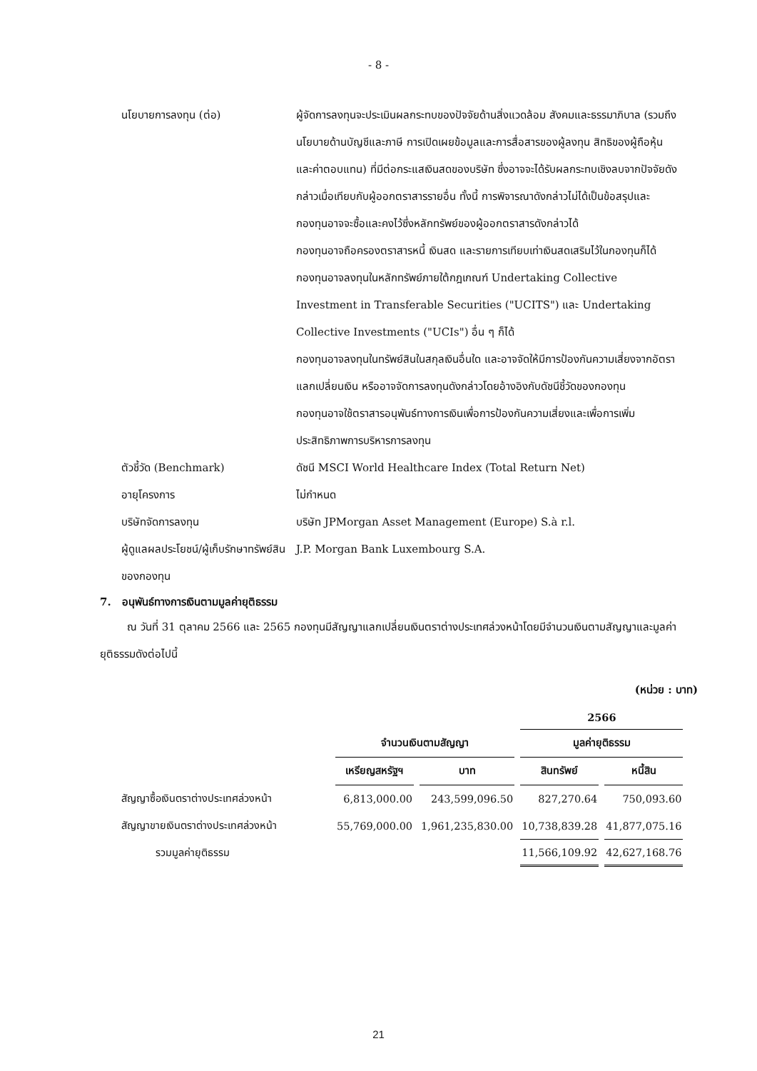- 8 -
นโยบายการลงทุน (ต่อ) ผู้จัดการลงทุนจะประเมินผลกระทบของปัจจัยด้านสิ่งแวดล้อม สังคมและธรรมาภิบาล (รวมถึงนโยบายด้านบัญชีและภาษี การเปิดเผยข้อมูลและการสื่อสารของผู้ลงทุน สิทธิของผู้ถือหุ้นและค่าตอบแทน) ที่มีต่อกระแสเงินสดของบริษัท ซึ่งอาจจะได้รับผลกระทบเชิงลบจากปัจจัยดังกล่าวเมื่อเทียบกับผู้ออกตราสารรายอื่น ทั้งนี้ การพิจารณาดังกล่าวไม่ได้เป็นข้อสรุปและกองทุนอาจจะซื้อและคงไว้ซึ่งหลักทรัพย์ของผู้ออกตราสารดังกล่าวได้
กองทุนอาจถือครองตราสารหนี้ เงินสด และรายการเทียบเท่าเงินสดเสริมไว้ในกองทุนก็ได้
กองทุนอาจลงทุนในหลักทรัพย์ภายใต้กฎเกณฑ์ Undertaking Collective Investment in Transferable Securities ("UCITS") และ Undertaking Collective Investments ("UCIs") อื่น ๆ ก็ได้
กองทุนอาจลงทุนในทรัพย์สินในสกุลเงินอื่นใด และอาจจัดให้มีการป้องกันความเสี่ยงจากอัตราแลกเปลี่ยนเงิน หรืออาจจัดการลงทุนดังกล่าวโดยอ้างอิงกับดัชนีชี้วัดของกองทุน
กองทุนอาจใช้ตราสารอนุพันธ์ทางการเงินเพื่อการป้องกันความเสี่ยงและเพื่อการเพิ่มประสิทธิภาพการบริหารการลงทุน
ตัวชี้วัด (Benchmark) ดัชนี MSCI World Healthcare Index (Total Return Net)
อายุโครงการ ไม่กำหนด
บริษัทจัดการลงทุน บริษัท JPMorgan Asset Management (Europe) S.à r.l.
ผู้ดูแลผลประโยชน์/ผู้เก็บรักษาทรัพย์สินของกองทุน
J.P. Morgan Bank Luxembourg S.A.
7. อนุพันธ์ทางการเงินตามมูลค่ายุติธรรม
ณ วันที่ 31 ตุลาคม 2566 และ 2565 กองทุนมีสัญญาแลกเปลี่ยนเงินตราต่างประเทศล่วงหน้าโดยมีจำนวนเงินตามสัญญาและมูลค่ายุติธรรมดังต่อไปนี้
(หน่วย : บาท)
| | | | 2566 | |
| --- | --- | --- | --- | --- |
| | จำนวนเงินตามสัญญา | | มูลค่ายุติธรรม | |
| | เหรียญสหรัฐฯ | บาท | สินทรัพย์ | หนี้สิน |
| สัญญาซื้อเงินตราต่างประเทศล่วงหน้า | 6,813,000.00 | 243,599,096.50 | 827,270.64 | 750,093.60 |
| สัญญาขายเงินตราต่างประเทศล่วงหน้า | 55,769,000.00 | 1,961,235,830.00 | 10,738,839.28 | 41,877,075.16 |
| รวมมูลค่ายุติธรรม | | | 11,566,109.92 | 42,627,168.76 |
21